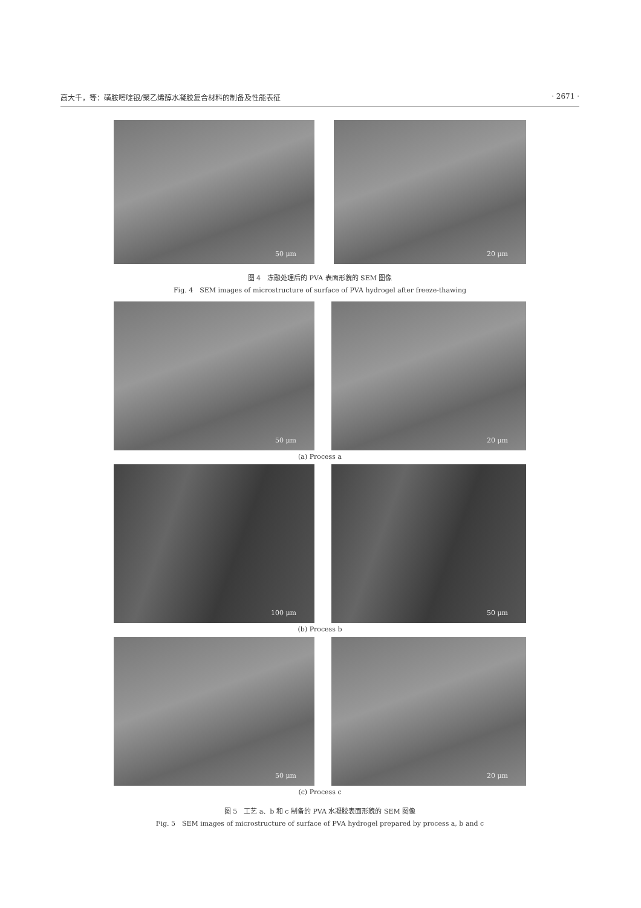高大千，等：磺胺嘧啶银/聚乙烯醇水凝胶复合材料的制备及性能表征 · 2671 ·
50 μm
20 μm
图 4　冻融处理后的 PVA 表面形貌的 SEM 图像
Fig. 4　SEM images of microstructure of surface of PVA hydrogel after freeze-thawing
50 μm
20 μm
(a) Process a
100 μm
50 μm
(b) Process b
50 μm
20 μm
(c) Process c
图 5　工艺 a、b 和 c 制备的 PVA 水凝胶表面形貌的 SEM 图像
Fig. 5　SEM images of microstructure of surface of PVA hydrogel prepared by process a, b and c